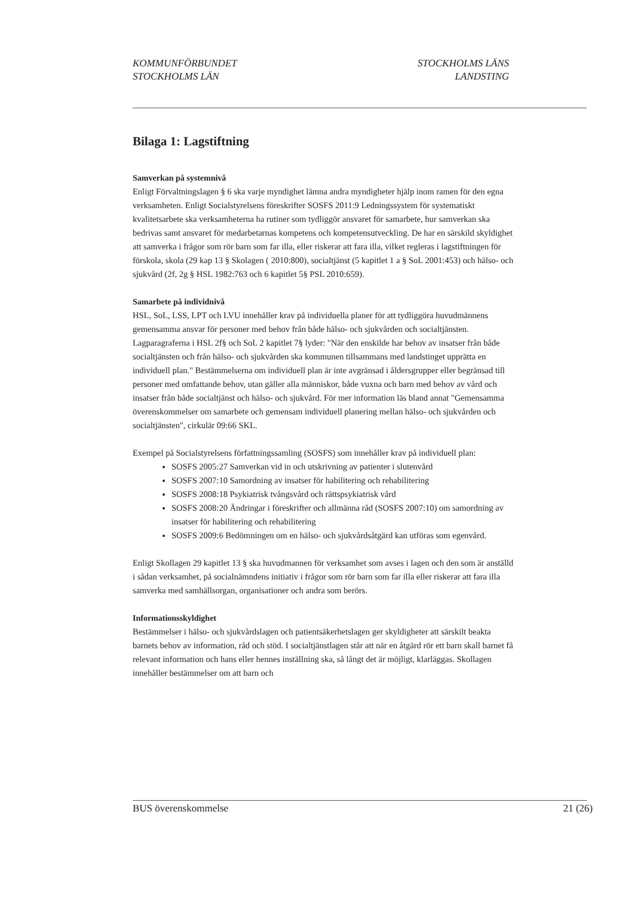KOMMUNFÖRBUNDET
STOCKHOLMS LÄN
STOCKHOLMS LÄNS
LANDSTING
Bilaga 1: Lagstiftning
Samverkan på systemnivå
Enligt Förvaltningslagen § 6 ska varje myndighet lämna andra myndigheter hjälp inom ramen för den egna verksamheten. Enligt Socialstyrelsens föreskrifter SOSFS 2011:9 Ledningssystem för systematiskt kvalitetsarbete ska verksamheterna ha rutiner som tydliggör ansvaret för samarbete, hur samverkan ska bedrivas samt ansvaret för medarbetarnas kompetens och kompetensutveckling. De har en särskild skyldighet att samverka i frågor som rör barn som far illa, eller riskerar att fara illa, vilket regleras i lagstiftningen för förskola, skola (29 kap 13 § Skolagen ( 2010:800), socialtjänst (5 kapitlet 1 a § SoL 2001:453) och hälso- och sjukvård (2f, 2g § HSL 1982:763 och 6 kapitlet 5§ PSL 2010:659).
Samarbete på individnivå
HSL, SoL, LSS, LPT och LVU innehåller krav på individuella planer för att tydliggöra huvudmännens gemensamma ansvar för personer med behov från både hälso- och sjukvården och socialtjänsten. Lagparagraferna i HSL 2f§ och SoL 2 kapitlet 7§ lyder: "När den enskilde har behov av insatser från både socialtjänsten och från hälso- och sjukvården ska kommunen tillsammans med landstinget upprätta en individuell plan." Bestämmelserna om individuell plan är inte avgränsad i åldersgrupper eller begränsad till personer med omfattande behov, utan gäller alla människor, både vuxna och barn med behov av vård och insatser från både socialtjänst och hälso- och sjukvård. För mer information läs bland annat "Gemensamma överenskommelser om samarbete och gemensam individuell planering mellan hälso- och sjukvården och socialtjänsten", cirkulär 09:66 SKL.
Exempel på Socialstyrelsens författningssamling (SOSFS) som innehåller krav på individuell plan:
SOSFS 2005:27 Samverkan vid in och utskrivning av patienter i slutenvård
SOSFS 2007:10 Samordning av insatser för habilitering och rehabilitering
SOSFS 2008:18 Psykiatrisk tvångsvård och rättspsykiatrisk vård
SOSFS 2008:20 Ändringar i föreskrifter och allmänna råd (SOSFS 2007:10) om samordning av insatser för habilitering och rehabilitering
SOSFS 2009:6 Bedömningen om en hälso- och sjukvårdsåtgärd kan utföras som egenvård.
Enligt Skollagen 29 kapitlet 13 § ska huvudmannen för verksamhet som avses i lagen och den som är anställd i sådan verksamhet, på socialnämndens initiativ i frågor som rör barn som far illa eller riskerar att fara illa samverka med samhällsorgan, organisationer och andra som berörs.
Informationsskyldighet
Bestämmelser i hälso- och sjukvårdslagen och patientsäkerhetslagen ger skyldigheter att särskilt beakta barnets behov av information, råd och stöd. I socialtjänstlagen står att när en åtgärd rör ett barn skall barnet få relevant information och hans eller hennes inställning ska, så långt det är möjligt, klarläggas. Skollagen innehåller bestämmelser om att barn och
BUS överenskommelse 21 (26)